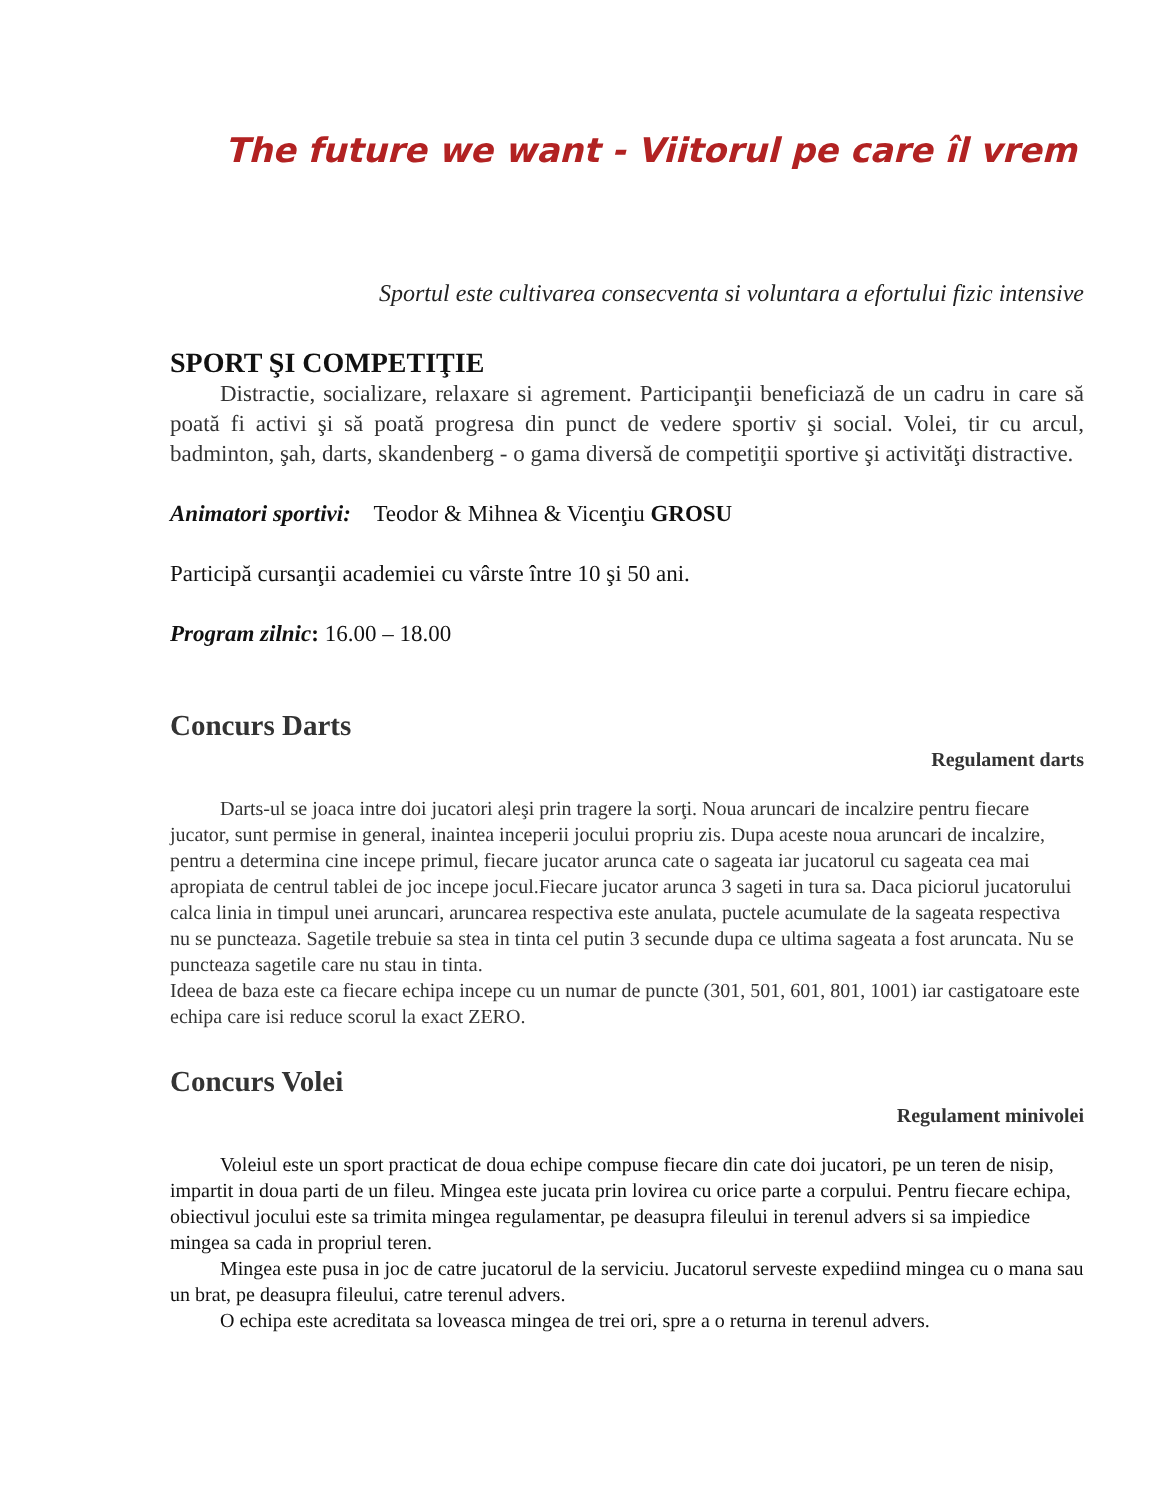The future we want - Viitorul pe care îl vrem
Sportul este cultivarea consecventa si voluntara a efortului fizic intensive
SPORT ŞI COMPETIŢIE
Distractie, socializare, relaxare si agrement. Participanţii beneficiază de un cadru in care să poată fi activi şi să poată progresa din punct de vedere sportiv şi social. Volei, tir cu arcul, badminton, şah, darts, skandenberg - o gama diversă de competiţii sportive şi activităţi distractive.
Animatori sportivi: Teodor & Mihnea & Vicenţiu GROSU
Participă cursanţii academiei cu vârste între 10 şi 50 ani.
Program zilnic: 16.00 – 18.00
Concurs Darts
Regulament darts
Darts-ul se joaca intre doi jucatori aleşi prin tragere la sorţi. Noua aruncari de incalzire pentru fiecare jucator, sunt permise in general, inaintea inceperii jocului propriu zis. Dupa aceste noua aruncari de incalzire, pentru a determina cine incepe primul, fiecare jucator arunca cate o sageata iar jucatorul cu sageata cea mai apropiata de centrul tablei de joc incepe jocul.Fiecare jucator arunca 3 sageti in tura sa. Daca piciorul jucatorului calca linia in timpul unei aruncari, aruncarea respectiva este anulata, puctele acumulate de la sageata respectiva nu se puncteaza. Sagetile trebuie sa stea in tinta cel putin 3 secunde dupa ce ultima sageata a fost aruncata. Nu se puncteaza sagetile care nu stau in tinta.
Ideea de baza este ca fiecare echipa incepe cu un numar de puncte (301, 501, 601, 801, 1001) iar castigatoare este echipa care isi reduce scorul la exact ZERO.
Concurs Volei
Regulament minivolei
Voleiul este un sport practicat de doua echipe compuse fiecare din cate doi jucatori, pe un teren de nisip, impartit in doua parti de un fileu. Mingea este jucata prin lovirea cu orice parte a corpului. Pentru fiecare echipa, obiectivul jocului este sa trimita mingea regulamentar, pe deasupra fileului in terenul advers si sa impiedice mingea sa cada in propriul teren.
Mingea este pusa in joc de catre jucatorul de la serviciu. Jucatorul serveste expediind mingea cu o mana sau un brat, pe deasupra fileului, catre terenul advers.
O echipa este acreditata sa loveasca mingea de trei ori, spre a o returna in terenul advers.